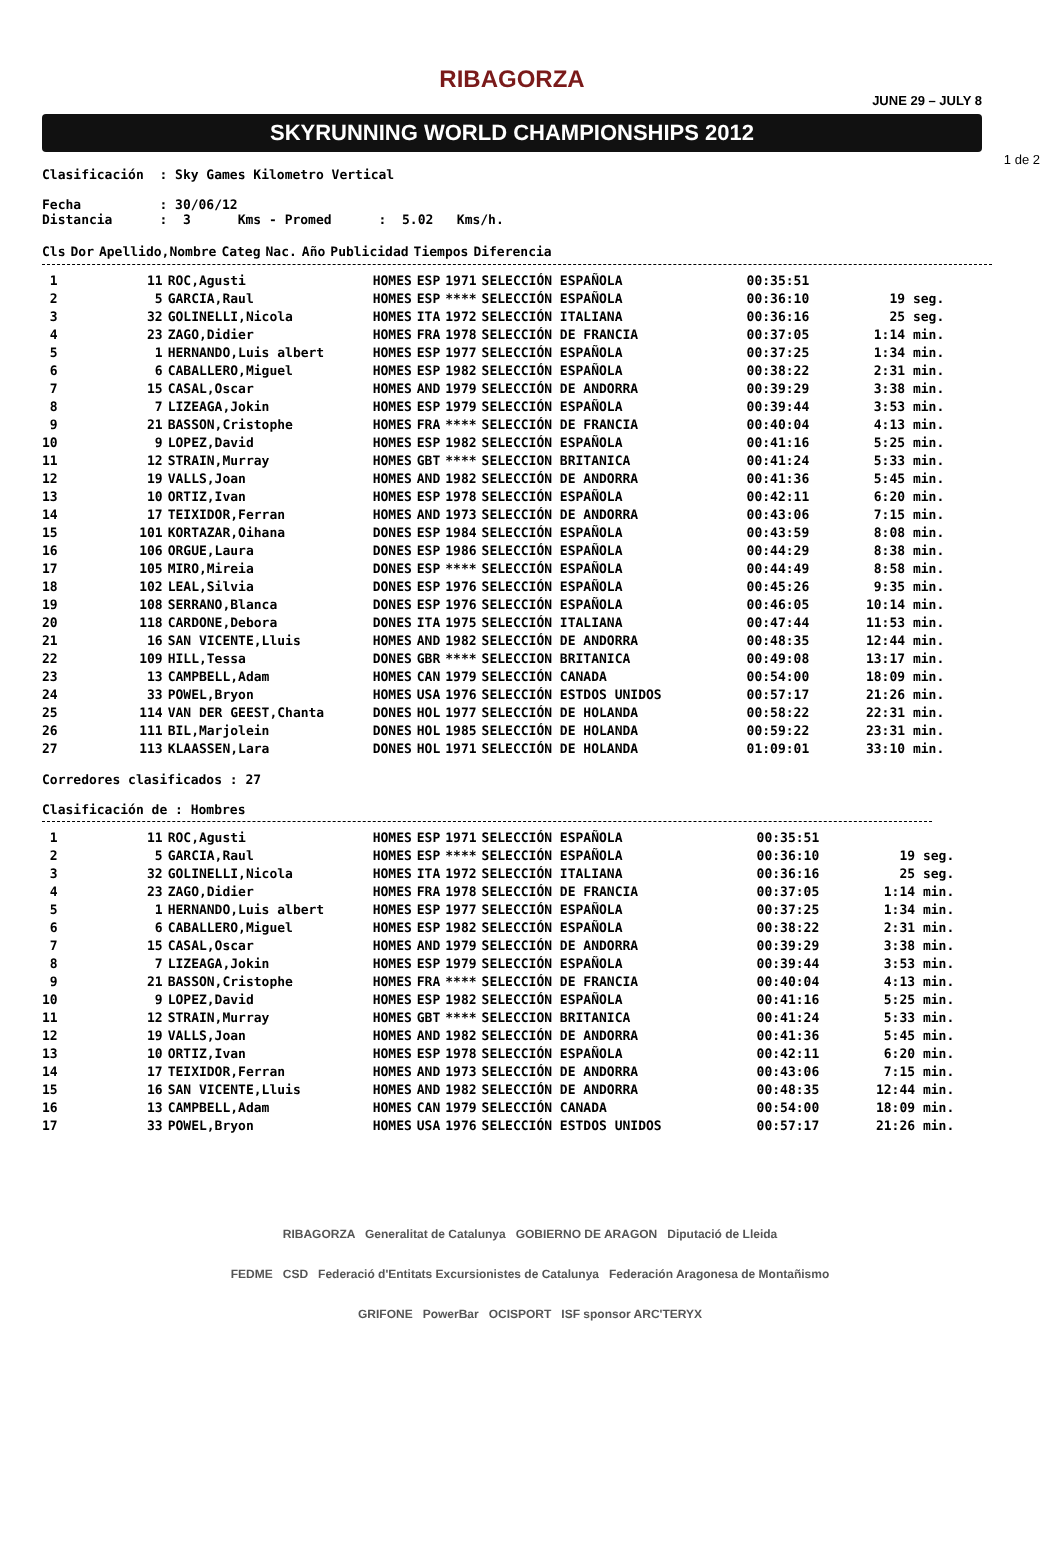RIBAGORZA
JUNE 29 – JULY 8
SKYRUNNING WORLD CHAMPIONSHIPS 2012
1 de 2
Clasificación : Sky Games Kilometro Vertical
Fecha : 30/06/12
Distancia : 3 Kms - Promed : 5.02 Kms/h.
| Cls | Dor | Apellido,Nombre | Categ | Nac. | Año | Publicidad | Tiempos | Diferencia |
| --- | --- | --- | --- | --- | --- | --- | --- | --- |
| 1 | 11 | ROC,Agusti | HOMES | ESP | 1971 | SELECCIÓN ESPAÑOLA | 00:35:51 | |
| 2 | 5 | GARCIA,Raul | HOMES | ESP | **** | SELECCIÓN ESPAÑOLA | 00:36:10 | 19 seg. |
| 3 | 32 | GOLINELLI,Nicola | HOMES | ITA | 1972 | SELECCIÓN ITALIANA | 00:36:16 | 25 seg. |
| 4 | 23 | ZAGO,Didier | HOMES | FRA | 1978 | SELECCIÓN DE FRANCIA | 00:37:05 | 1:14 min. |
| 5 | 1 | HERNANDO,Luis albert | HOMES | ESP | 1977 | SELECCIÓN ESPAÑOLA | 00:37:25 | 1:34 min. |
| 6 | 6 | CABALLERO,Miguel | HOMES | ESP | 1982 | SELECCIÓN ESPAÑOLA | 00:38:22 | 2:31 min. |
| 7 | 15 | CASAL,Oscar | HOMES | AND | 1979 | SELECCIÓN DE ANDORRA | 00:39:29 | 3:38 min. |
| 8 | 7 | LIZEAGA,Jokin | HOMES | ESP | 1979 | SELECCIÓN ESPAÑOLA | 00:39:44 | 3:53 min. |
| 9 | 21 | BASSON,Cristophe | HOMES | FRA | **** | SELECCIÓN DE FRANCIA | 00:40:04 | 4:13 min. |
| 10 | 9 | LOPEZ,David | HOMES | ESP | 1982 | SELECCIÓN ESPAÑOLA | 00:41:16 | 5:25 min. |
| 11 | 12 | STRAIN,Murray | HOMES | GBT | **** | SELECCION BRITANICA | 00:41:24 | 5:33 min. |
| 12 | 19 | VALLS,Joan | HOMES | AND | 1982 | SELECCIÓN DE ANDORRA | 00:41:36 | 5:45 min. |
| 13 | 10 | ORTIZ,Ivan | HOMES | ESP | 1978 | SELECCIÓN ESPAÑOLA | 00:42:11 | 6:20 min. |
| 14 | 17 | TEIXIDOR,Ferran | HOMES | AND | 1973 | SELECCIÓN DE ANDORRA | 00:43:06 | 7:15 min. |
| 15 | 101 | KORTAZAR,Oihana | DONES | ESP | 1984 | SELECCIÓN ESPAÑOLA | 00:43:59 | 8:08 min. |
| 16 | 106 | ORGUE,Laura | DONES | ESP | 1986 | SELECCIÓN ESPAÑOLA | 00:44:29 | 8:38 min. |
| 17 | 105 | MIRO,Mireia | DONES | ESP | **** | SELECCIÓN ESPAÑOLA | 00:44:49 | 8:58 min. |
| 18 | 102 | LEAL,Silvia | DONES | ESP | 1976 | SELECCIÓN ESPAÑOLA | 00:45:26 | 9:35 min. |
| 19 | 108 | SERRANO,Blanca | DONES | ESP | 1976 | SELECCIÓN ESPAÑOLA | 00:46:05 | 10:14 min. |
| 20 | 118 | CARDONE,Debora | DONES | ITA | 1975 | SELECCIÓN ITALIANA | 00:47:44 | 11:53 min. |
| 21 | 16 | SAN VICENTE,Lluis | HOMES | AND | 1982 | SELECCIÓN DE ANDORRA | 00:48:35 | 12:44 min. |
| 22 | 109 | HILL,Tessa | DONES | GBR | **** | SELECCION BRITANICA | 00:49:08 | 13:17 min. |
| 23 | 13 | CAMPBELL,Adam | HOMES | CAN | 1979 | SELECCIÓN CANADA | 00:54:00 | 18:09 min. |
| 24 | 33 | POWEL,Bryon | HOMES | USA | 1976 | SELECCIÓN ESTDOS UNIDOS | 00:57:17 | 21:26 min. |
| 25 | 114 | VAN DER GEEST,Chanta | DONES | HOL | 1977 | SELECCIÓN DE HOLANDA | 00:58:22 | 22:31 min. |
| 26 | 111 | BIL,Marjolein | DONES | HOL | 1985 | SELECCIÓN DE HOLANDA | 00:59:22 | 23:31 min. |
| 27 | 113 | KLAASSEN,Lara | DONES | HOL | 1971 | SELECCIÓN DE HOLANDA | 01:09:01 | 33:10 min. |
Corredores clasificados : 27
Clasificación de : Hombres
| 1 | 11 | ROC,Agusti | HOMES | ESP | 1971 | SELECCIÓN ESPAÑOLA | 00:35:51 | |
| 2 | 5 | GARCIA,Raul | HOMES | ESP | **** | SELECCIÓN ESPAÑOLA | 00:36:10 | 19 seg. |
| 3 | 32 | GOLINELLI,Nicola | HOMES | ITA | 1972 | SELECCIÓN ITALIANA | 00:36:16 | 25 seg. |
| 4 | 23 | ZAGO,Didier | HOMES | FRA | 1978 | SELECCIÓN DE FRANCIA | 00:37:05 | 1:14 min. |
| 5 | 1 | HERNANDO,Luis albert | HOMES | ESP | 1977 | SELECCIÓN ESPAÑOLA | 00:37:25 | 1:34 min. |
| 6 | 6 | CABALLERO,Miguel | HOMES | ESP | 1982 | SELECCIÓN ESPAÑOLA | 00:38:22 | 2:31 min. |
| 7 | 15 | CASAL,Oscar | HOMES | AND | 1979 | SELECCIÓN DE ANDORRA | 00:39:29 | 3:38 min. |
| 8 | 7 | LIZEAGA,Jokin | HOMES | ESP | 1979 | SELECCIÓN ESPAÑOLA | 00:39:44 | 3:53 min. |
| 9 | 21 | BASSON,Cristophe | HOMES | FRA | **** | SELECCIÓN DE FRANCIA | 00:40:04 | 4:13 min. |
| 10 | 9 | LOPEZ,David | HOMES | ESP | 1982 | SELECCIÓN ESPAÑOLA | 00:41:16 | 5:25 min. |
| 11 | 12 | STRAIN,Murray | HOMES | GBT | **** | SELECCION BRITANICA | 00:41:24 | 5:33 min. |
| 12 | 19 | VALLS,Joan | HOMES | AND | 1982 | SELECCIÓN DE ANDORRA | 00:41:36 | 5:45 min. |
| 13 | 10 | ORTIZ,Ivan | HOMES | ESP | 1978 | SELECCIÓN ESPAÑOLA | 00:42:11 | 6:20 min. |
| 14 | 17 | TEIXIDOR,Ferran | HOMES | AND | 1973 | SELECCIÓN DE ANDORRA | 00:43:06 | 7:15 min. |
| 15 | 16 | SAN VICENTE,Lluis | HOMES | AND | 1982 | SELECCIÓN DE ANDORRA | 00:48:35 | 12:44 min. |
| 16 | 13 | CAMPBELL,Adam | HOMES | CAN | 1979 | SELECCIÓN CANADA | 00:54:00 | 18:09 min. |
| 17 | 33 | POWEL,Bryon | HOMES | USA | 1976 | SELECCIÓN ESTDOS UNIDOS | 00:57:17 | 21:26 min. |
RIBAGORZA Generalitat de Catalunya GOBIERNO DE ARAGON Diputació de Lleida
FEDME CSD Federació d'Entitats Excursionistes de Catalunya Federación Aragonesa de Montañismo
GRIFONE PowerBar OCISPORT ISF sponsor ARC'TERYX